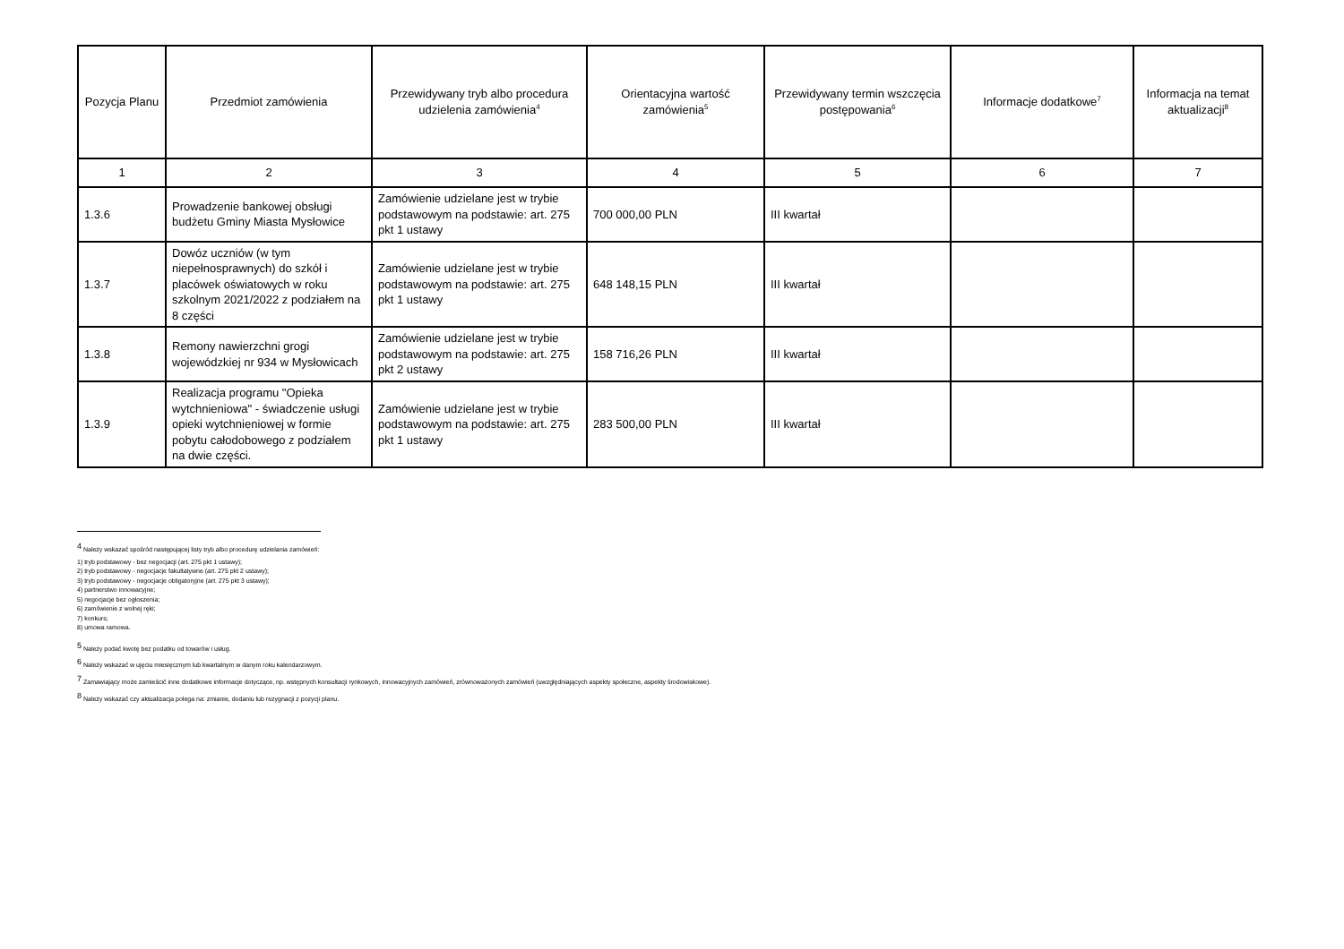| Pozycja Planu | Przedmiot zamówienia | Przewidywany tryb albo procedura udzielenia zamówienia<sup>4</sup> | Orientacyjna wartość zamówienia<sup>5</sup> | Przewidywany termin wszczęcia postępowania<sup>6</sup> | Informacje dodatkowe<sup>7</sup> | Informacja na temat aktualizacji<sup>8</sup> |
| --- | --- | --- | --- | --- | --- | --- |
| 1 | 2 | 3 | 4 | 5 | 6 | 7 |
| 1.3.6 | Prowadzenie bankowej obsługi budżetu Gminy Miasta Mysłowice | Zamówienie udzielane jest w trybie podstawowym na podstawie: art. 275 pkt 1 ustawy | 700 000,00 PLN | III kwartał | | |
| 1.3.7 | Dowóz uczniów (w tym niepełnosprawnych) do szkół i placówek oświatowych w roku szkolnym 2021/2022 z podziałem na 8 części | Zamówienie udzielane jest w trybie podstawowym na podstawie: art. 275 pkt 1 ustawy | 648 148,15 PLN | III kwartał | | |
| 1.3.8 | Remony nawierzchni grogi wojewódzkiej nr 934 w Mysłowicach | Zamówienie udzielane jest w trybie podstawowym na podstawie: art. 275 pkt 2 ustawy | 158 716,26 PLN | III kwartał | | |
| 1.3.9 | Realizacja programu "Opieka wytchnieniowa" - świadczenie usługi opieki wytchnieniowej w formie pobytu całodobowego z podziałem na dwie części. | Zamówienie udzielane jest w trybie podstawowym na podstawie: art. 275 pkt 1 ustawy | 283 500,00 PLN | III kwartał | | |
<sup>4</sup> Należy wskazać spośród następującej listy tryb albo procedurę udzielania zamówień:
1) tryb podstawowy - bez negocjacji (art. 275 pkt 1 ustawy);
2) tryb podstawowy - negocjacje fakultatywne (art. 275 pkt 2 ustawy);
3) tryb podstawowy - negocjacje obligatoryjne (art. 275 pkt 3 ustawy);
4) partnerstwo innowacyjne;
5) negocjacje bez ogłoszenia;
6) zamówienie z wolnej ręki;
7) konkurs;
8) umowa ramowa.
<sup>5</sup> Należy podać kwotę bez podatku od towarów i usług.
<sup>6</sup> Należy wskazać w ujęciu miesięcznym lub kwartalnym w danym roku kalendarzowym.
<sup>7</sup> Zamawiający może zamieścić inne dodatkowe informacje dotyczące, np. wstępnych konsultacji rynkowych, innowacyjnych zamówień, zrównoważonych zamówień (uwzględniających aspekty społeczne, aspekty środowiskowe).
<sup>8</sup> Należy wskazać czy aktualizacja polega na: zmianie, dodaniu lub rezygnacji z pozycji planu.